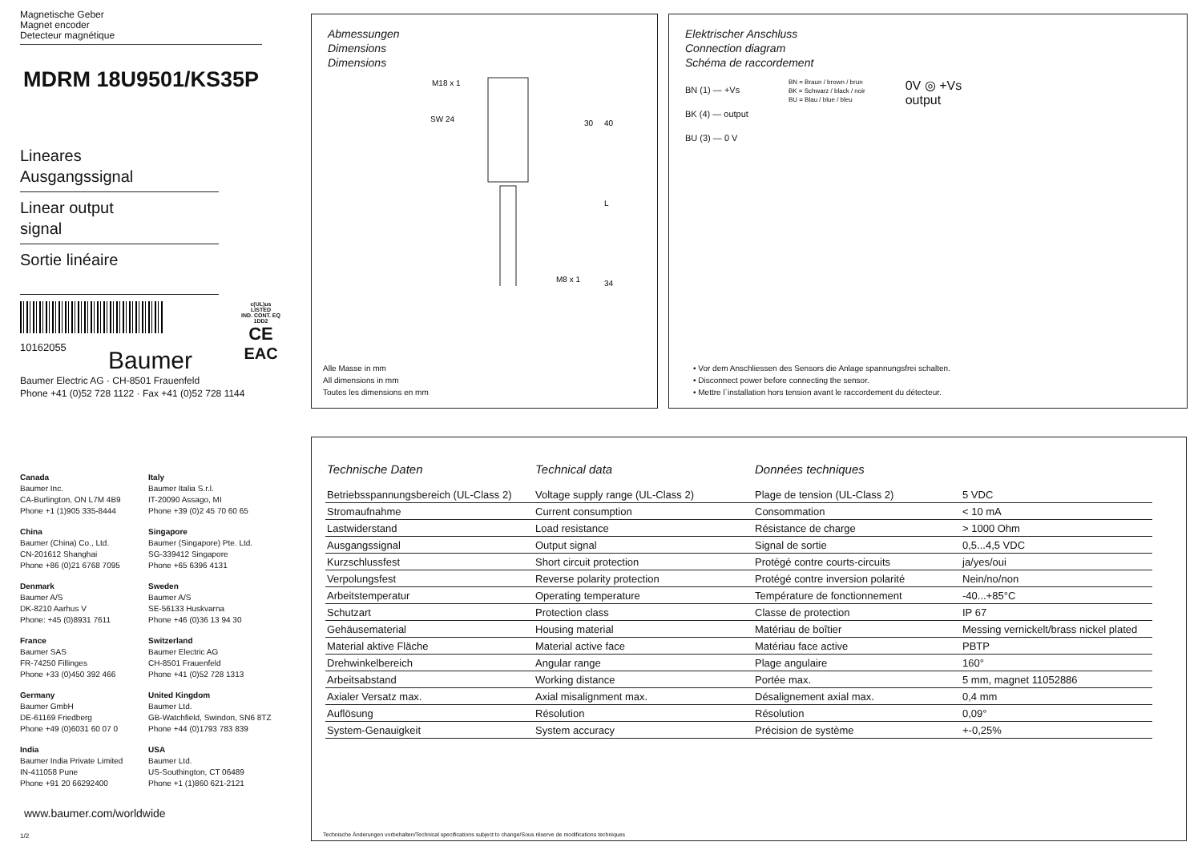Magnetische Geber
Magnet encoder
Detecteur magnétique
MDRM 18U9501/KS35P
Lineares
Ausgangssignal
Linear output
signal
Sortie linéaire
10162055
c(UL)us
LISTED
IND. CONT. EQ
1DD2
CE
EAC
Baumer
Baumer Electric AG · CH-8501 Frauenfeld
Phone +41 (0)52 728 1122 · Fax +41 (0)52 728 1144
Canada
Baumer Inc.
CA-Burlington, ON L7M 4B9
Phone +1 (1)905 335-8444
Italy
Baumer Italia S.r.l.
IT-20090 Assago, MI
Phone +39 (0)2 45 70 60 65
China
Baumer (China) Co., Ltd.
CN-201612 Shanghai
Phone +86 (0)21 6768 7095
Singapore
Baumer (Singapore) Pte. Ltd.
SG-339412 Singapore
Phone +65 6396 4131
Denmark
Baumer A/S
DK-8210 Aarhus V
Phone: +45 (0)8931 7611
Sweden
Baumer A/S
SE-56133 Huskvarna
Phone +46 (0)36 13 94 30
France
Baumer SAS
FR-74250 Fillinges
Phone +33 (0)450 392 466
Switzerland
Baumer Electric AG
CH-8501 Frauenfeld
Phone +41 (0)52 728 1313
Germany
Baumer GmbH
DE-61169 Friedberg
Phone +49 (0)6031 60 07 0
United Kingdom
Baumer Ltd.
GB-Watchfield, Swindon, SN6 8TZ
Phone +44 (0)1793 783 839
India
Baumer India Private Limited
IN-411058 Pune
Phone +91 20 66292400
USA
Baumer Ltd.
US-Southington, CT 06489
Phone +1 (1)860 621-2121
www.baumer.com/worldwide
1/2
Abmessungen
Dimensions
Dimensions
M18 x 1
SW 24
30
40
L
34
M8 x 1
Alle Masse in mm
All dimensions in mm
Toutes les dimensions en mm
Elektrischer Anschluss
Connection diagram
Schéma de raccordement
BN (1) — +Vs
BK (4) — output
BU (3) — 0 V
BN = Braun / brown / brun
BK = Schwarz / black / noir
BU = Blau / blue / bleu
0V ◎ +Vs
output
• Vor dem Anschliessen des Sensors die Anlage spannungsfrei schalten.
• Disconnect power before connecting the sensor.
• Mettre l`installation hors tension avant le raccordement du détecteur.
| Technische Daten | Technical data | Données techniques | |
| Betriebsspannungsbereich (UL-Class 2) | Voltage supply range (UL-Class 2) | Plage de tension (UL-Class 2) | 5 VDC |
| Stromaufnahme | Current consumption | Consommation | < 10 mA |
| Lastwiderstand | Load resistance | Résistance de charge | > 1000 Ohm |
| Ausgangssignal | Output signal | Signal de sortie | 0,5...4,5 VDC |
| Kurzschlussfest | Short circuit protection | Protégé contre courts-circuits | ja/yes/oui |
| Verpolungsfest | Reverse polarity protection | Protégé contre inversion polarité | Nein/no/non |
| Arbeitstemperatur | Operating temperature | Température de fonctionnement | -40...+85°C |
| Schutzart | Protection class | Classe de protection | IP 67 |
| Gehäusematerial | Housing material | Matériau de boîtier | Messing vernickelt/brass nickel plated |
| Material aktive Fläche | Material active face | Matériau face active | PBTP |
| Drehwinkelbereich | Angular range | Plage angulaire | 160° |
| Arbeitsabstand | Working distance | Portée max. | 5 mm, magnet 11052886 |
| Axialer Versatz max. | Axial misalignment max. | Désalignement axial max. | 0,4 mm |
| Auflösung | Résolution | Résolution | 0,09° |
| System-Genauigkeit | System accuracy | Précision de système | +-0,25% |
Technische Änderungen vorbehalten/Technical specifications subject to change/Sous réserve de modifications techniques